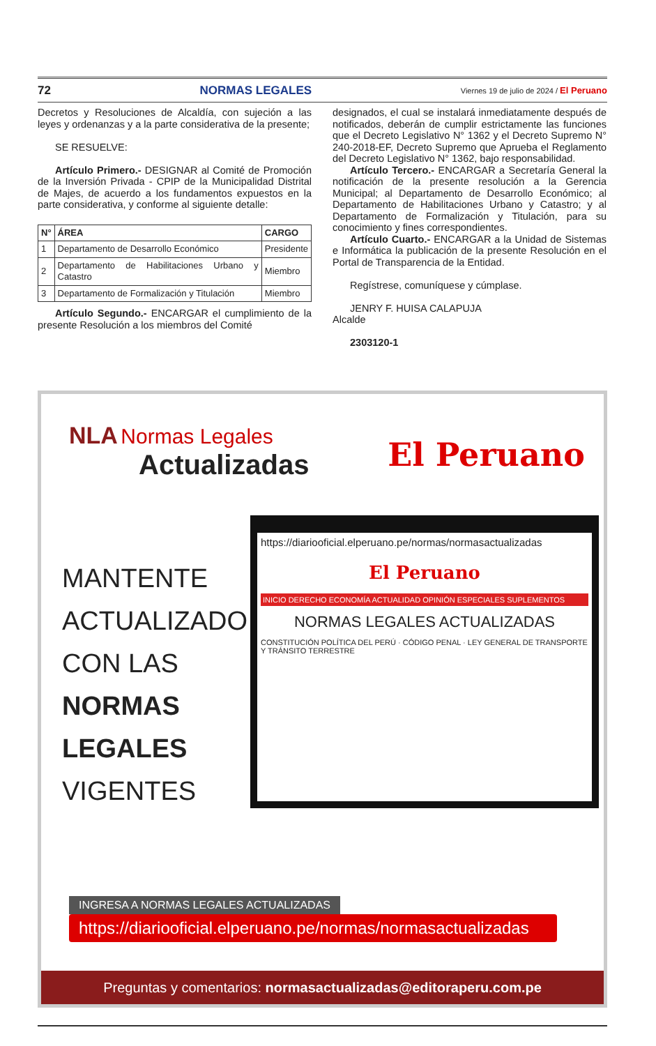72 NORMAS LEGALES Viernes 19 de julio de 2024 / El Peruano
Decretos y Resoluciones de Alcaldía, con sujeción a las leyes y ordenanzas y a la parte considerativa de la presente;
SE RESUELVE:
Artículo Primero.- DESIGNAR al Comité de Promoción de la Inversión Privada - CPIP de la Municipalidad Distrital de Majes, de acuerdo a los fundamentos expuestos en la parte considerativa, y conforme al siguiente detalle:
| N° | ÁREA | CARGO |
| --- | --- | --- |
| 1 | Departamento de Desarrollo Económico | Presidente |
| 2 | Departamento de Habilitaciones Urbano y Catastro | Miembro |
| 3 | Departamento de Formalización y Titulación | Miembro |
Artículo Segundo.- ENCARGAR el cumplimiento de la presente Resolución a los miembros del Comité
designados, el cual se instalará inmediatamente después de notificados, deberán de cumplir estrictamente las funciones que el Decreto Legislativo N° 1362 y el Decreto Supremo N° 240-2018-EF, Decreto Supremo que Aprueba el Reglamento del Decreto Legislativo N° 1362, bajo responsabilidad.
Artículo Tercero.- ENCARGAR a Secretaría General la notificación de la presente resolución a la Gerencia Municipal; al Departamento de Desarrollo Económico; al Departamento de Habilitaciones Urbano y Catastro; y al Departamento de Formalización y Titulación, para su conocimiento y fines correspondientes.
Artículo Cuarto.- ENCARGAR a la Unidad de Sistemas e Informática la publicación de la presente Resolución en el Portal de Transparencia de la Entidad.
Regístrese, comuníquese y cúmplase.
JENRY F. HUISA CALAPUJA
Alcalde
2303120-1
NLA Normas Legales
Actualizadas
El Peruano
MANTENTE
ACTUALIZADO
CON LAS
NORMAS
LEGALES
VIGENTES
https://diariooficial.elperuano.pe/normas/normasactualizadas
El Peruano
INICIO DERECHO ECONOMÍA ACTUALIDAD OPINIÓN ESPECIALES SUPLEMENTOS
NORMAS LEGALES ACTUALIZADAS
CONSTITUCIÓN POLÍTICA DEL PERÚ · CÓDIGO PENAL · LEY GENERAL DE TRANSPORTE Y TRÁNSITO TERRESTRE
INGRESA A NORMAS LEGALES ACTUALIZADAS
https://diariooficial.elperuano.pe/normas/normasactualizadas
Preguntas y comentarios: normasactualizadas@editoraperu.com.pe